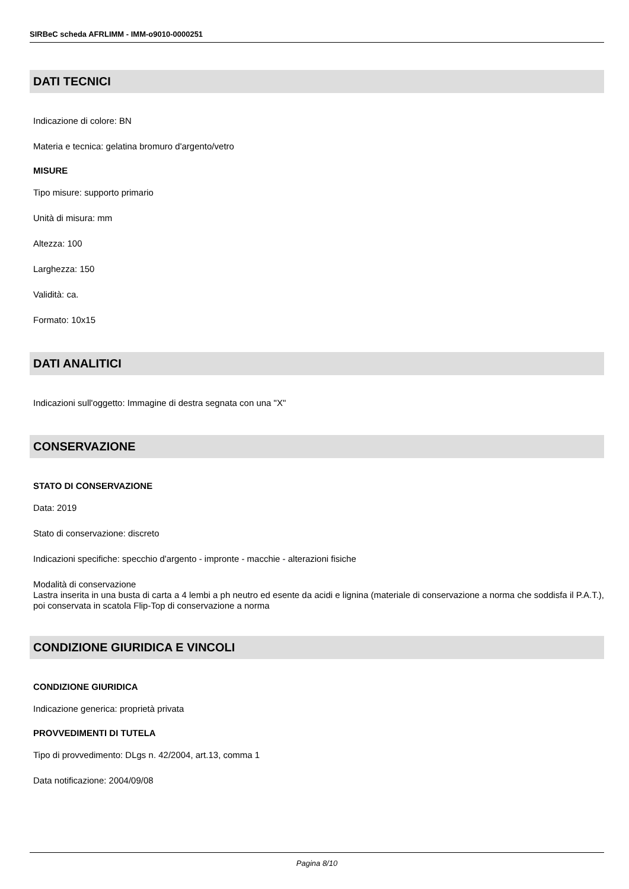SIRBeC scheda AFRLIMM - IMM-o9010-0000251
DATI TECNICI
Indicazione di colore: BN
Materia e tecnica: gelatina bromuro d'argento/vetro
MISURE
Tipo misure: supporto primario
Unità di misura: mm
Altezza: 100
Larghezza: 150
Validità: ca.
Formato: 10x15
DATI ANALITICI
Indicazioni sull'oggetto: Immagine di destra segnata con una "X"
CONSERVAZIONE
STATO DI CONSERVAZIONE
Data: 2019
Stato di conservazione: discreto
Indicazioni specifiche: specchio d'argento - impronte - macchie - alterazioni fisiche
Modalità di conservazione
Lastra inserita in una busta di carta a 4 lembi a ph neutro ed esente da acidi e lignina (materiale di conservazione a norma che soddisfa il P.A.T.), poi conservata in scatola Flip-Top di conservazione a norma
CONDIZIONE GIURIDICA E VINCOLI
CONDIZIONE GIURIDICA
Indicazione generica: proprietà privata
PROVVEDIMENTI DI TUTELA
Tipo di provvedimento: DLgs n. 42/2004, art.13, comma 1
Data notificazione: 2004/09/08
Pagina 8/10